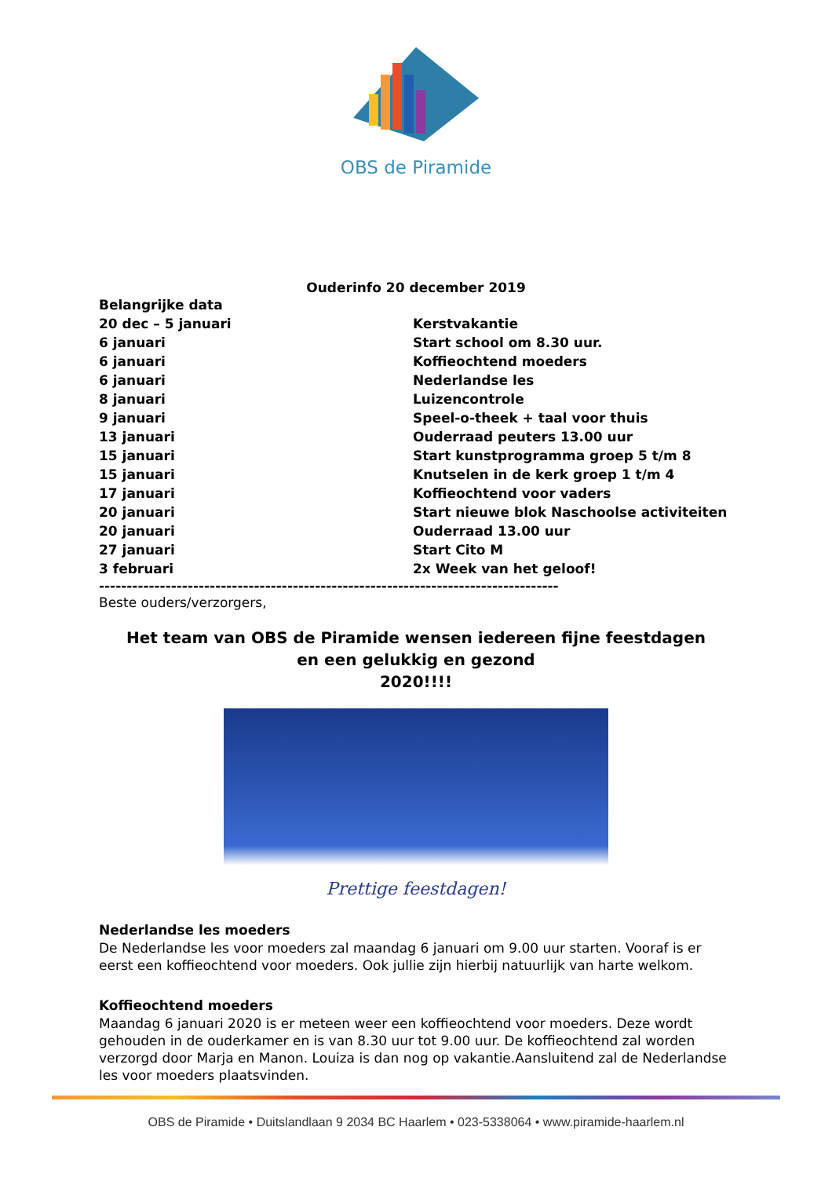OBS de Piramide
Ouderinfo 20 december 2019
| Belangrijke data | |
| 20 dec – 5 januari | Kerstvakantie |
| 6 januari | Start school om 8.30 uur. |
| 6 januari | Koffieochtend moeders |
| 6 januari | Nederlandse les |
| 8 januari | Luizencontrole |
| 9 januari | Speel-o-theek + taal voor thuis |
| 13 januari | Ouderraad peuters 13.00 uur |
| 15 januari | Start kunstprogramma groep 5 t/m 8 |
| 15 januari | Knutselen in de kerk groep 1 t/m 4 |
| 17 januari | Koffieochtend voor vaders |
| 20 januari | Start nieuwe blok Naschoolse activiteiten |
| 20 januari | Ouderraad 13.00 uur |
| 27 januari | Start Cito M |
| 3 februari | 2x Week van het geloof! |
-----------------------------------------------------------------------------------
Beste ouders/verzorgers,
Het team van OBS de Piramide wensen iedereen fijne feestdagen
en een gelukkig en gezond
2020!!!!
Prettige feestdagen!
Nederlandse les moeders
De Nederlandse les voor moeders zal maandag 6 januari om 9.00 uur starten. Vooraf is er eerst een koffieochtend voor moeders. Ook jullie zijn hierbij natuurlijk van harte welkom.
Koffieochtend moeders
Maandag 6 januari 2020 is er meteen weer een koffieochtend voor moeders. Deze wordt gehouden in de ouderkamer en is van 8.30 uur tot 9.00 uur. De koffieochtend zal worden verzorgd door Marja en Manon. Louiza is dan nog op vakantie.Aansluitend zal de Nederlandse les voor moeders plaatsvinden.
OBS de Piramide • Duitslandlaan 9 2034 BC Haarlem • 023-5338064 • www.piramide-haarlem.nl